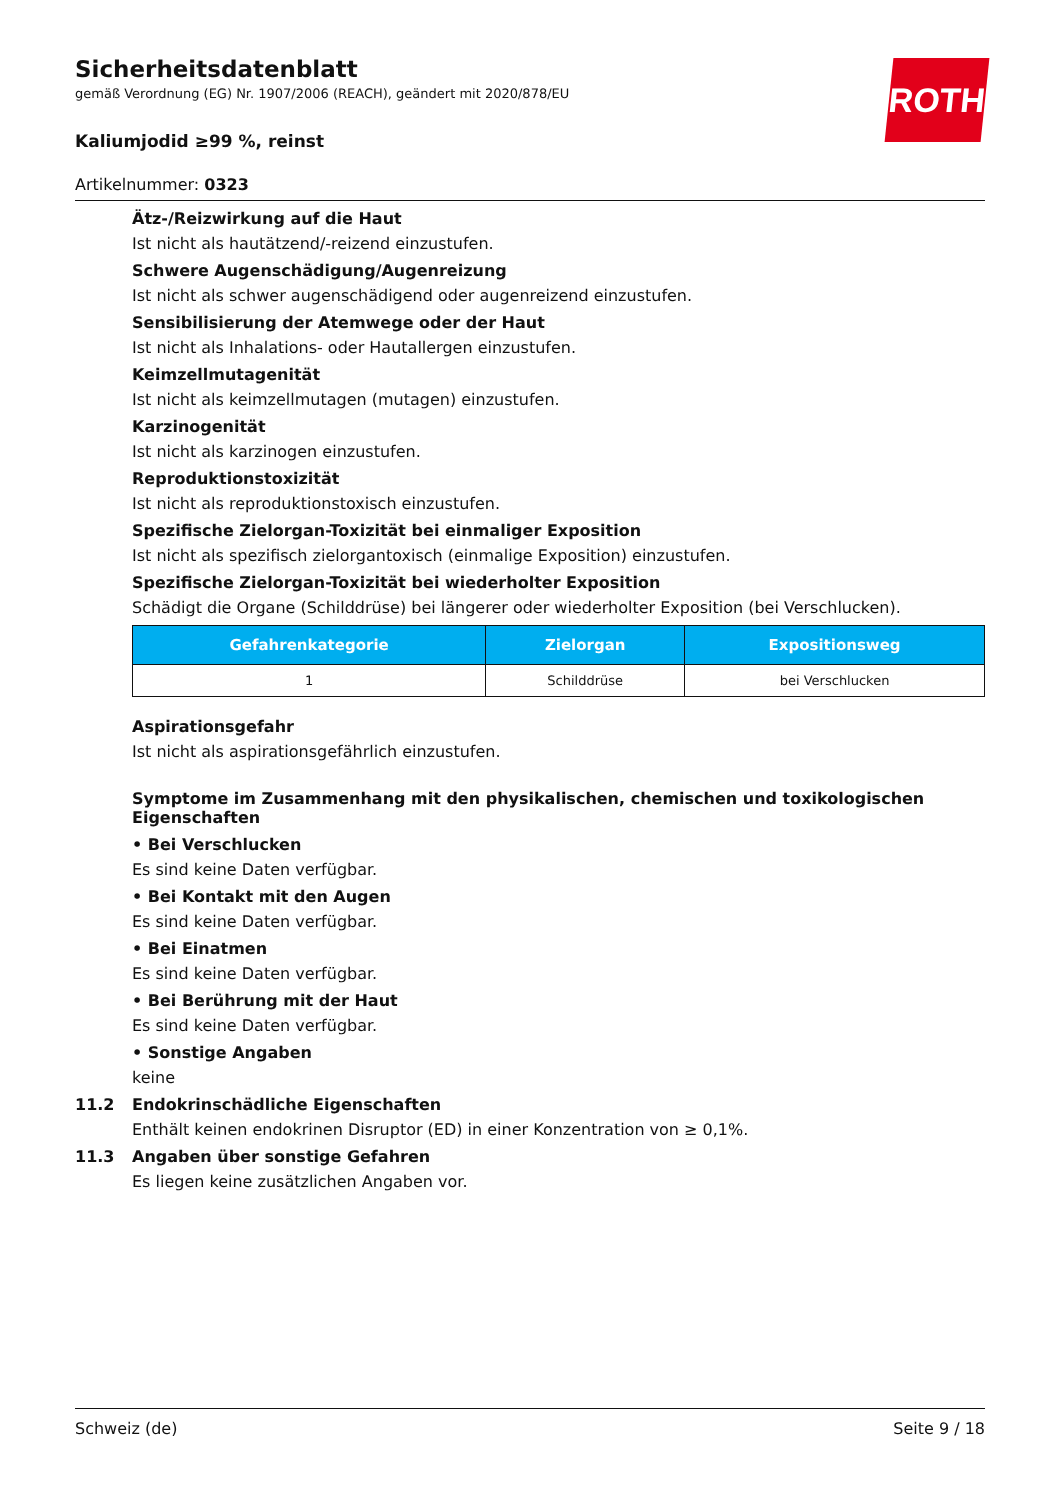ROTH
Sicherheitsdatenblatt
gemäß Verordnung (EG) Nr. 1907/2006 (REACH), geändert mit 2020/878/EU
Kaliumjodid ≥99 %, reinst
Artikelnummer: 0323
Ätz-/Reizwirkung auf die Haut
Ist nicht als hautätzend/-reizend einzustufen.
Schwere Augenschädigung/Augenreizung
Ist nicht als schwer augenschädigend oder augenreizend einzustufen.
Sensibilisierung der Atemwege oder der Haut
Ist nicht als Inhalations- oder Hautallergen einzustufen.
Keimzellmutagenität
Ist nicht als keimzellmutagen (mutagen) einzustufen.
Karzinogenität
Ist nicht als karzinogen einzustufen.
Reproduktionstoxizität
Ist nicht als reproduktionstoxisch einzustufen.
Spezifische Zielorgan-Toxizität bei einmaliger Exposition
Ist nicht als spezifisch zielorgantoxisch (einmalige Exposition) einzustufen.
Spezifische Zielorgan-Toxizität bei wiederholter Exposition
Schädigt die Organe (Schilddrüse) bei längerer oder wiederholter Exposition (bei Verschlucken).
| Gefahrenkategorie | Zielorgan | Expositionsweg |
| --- | --- | --- |
| 1 | Schilddrüse | bei Verschlucken |
Aspirationsgefahr
Ist nicht als aspirationsgefährlich einzustufen.
Symptome im Zusammenhang mit den physikalischen, chemischen und toxikologischen Eigenschaften
• Bei Verschlucken
Es sind keine Daten verfügbar.
• Bei Kontakt mit den Augen
Es sind keine Daten verfügbar.
• Bei Einatmen
Es sind keine Daten verfügbar.
• Bei Berührung mit der Haut
Es sind keine Daten verfügbar.
• Sonstige Angaben
keine
11.2 Endokrinschädliche Eigenschaften
Enthält keinen endokrinen Disruptor (ED) in einer Konzentration von ≥ 0,1%.
11.3 Angaben über sonstige Gefahren
Es liegen keine zusätzlichen Angaben vor.
Schweiz (de) Seite 9 / 18